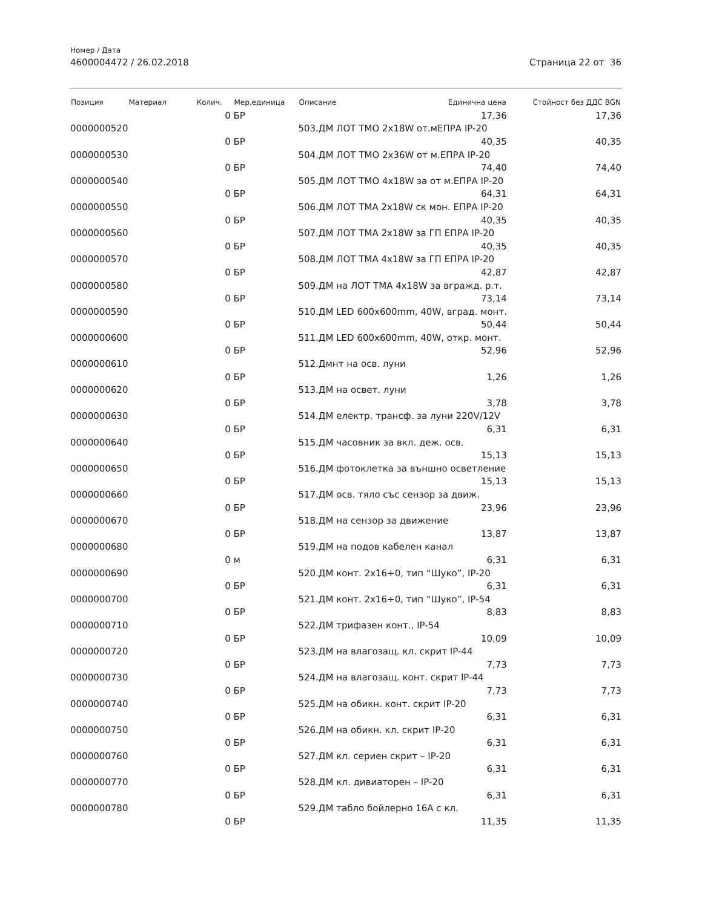Номер / Дата
4600004472 / 26.02.2018 Страница 22 от 36
| Позиция | Материал | Колич. | Мер.единица | Описание | Единична цена | Стойност без ДДС BGN |
| --- | --- | --- | --- | --- | --- | --- |
| | | 0 | БР | | 17,36 | 17,36 |
| 0000000520 | | | | 503.ДМ ЛОТ ТМО 2x18W от.мЕПРА IP-20 | | |
| | | 0 | БР | | 40,35 | 40,35 |
| 0000000530 | | | | 504.ДМ ЛОТ ТМО 2x36W от м.ЕПРА IP-20 | | |
| | | 0 | БР | | 74,40 | 74,40 |
| 0000000540 | | | | 505.ДМ ЛОТ ТМО 4x18W за от м.ЕПРА IP-20 | | |
| | | 0 | БР | | 64,31 | 64,31 |
| 0000000550 | | | | 506.ДМ ЛОТ ТМА 2x18W ск мон. ЕПРА IP-20 | | |
| | | 0 | БР | | 40,35 | 40,35 |
| 0000000560 | | | | 507.ДМ ЛОТ ТМА 2x18W за ГП ЕПРА IP-20 | | |
| | | 0 | БР | | 40,35 | 40,35 |
| 0000000570 | | | | 508.ДМ ЛОТ ТМА 4x18W за ГП ЕПРА IP-20 | | |
| | | 0 | БР | | 42,87 | 42,87 |
| 0000000580 | | | | 509.ДМ на ЛОТ ТМА 4x18W за вгражд. р.т. | | |
| | | 0 | БР | | 73,14 | 73,14 |
| 0000000590 | | | | 510.ДМ LED 600x600mm, 40W, вград. монт. | | |
| | | 0 | БР | | 50,44 | 50,44 |
| 0000000600 | | | | 511.ДМ LED 600x600mm, 40W, откр. монт. | | |
| | | 0 | БР | | 52,96 | 52,96 |
| 0000000610 | | | | 512.Дмнт на осв. луни | | |
| | | 0 | БР | | 1,26 | 1,26 |
| 0000000620 | | | | 513.ДМ на освет. луни | | |
| | | 0 | БР | | 3,78 | 3,78 |
| 0000000630 | | | | 514.ДМ електр. трансф. за луни 220V/12V | | |
| | | 0 | БР | | 6,31 | 6,31 |
| 0000000640 | | | | 515.ДМ часовник за вкл. деж. осв. | | |
| | | 0 | БР | | 15,13 | 15,13 |
| 0000000650 | | | | 516.ДМ фотоклетка за външно осветление | | |
| | | 0 | БР | | 15,13 | 15,13 |
| 0000000660 | | | | 517.ДМ осв. тяло със сензор за движ. | | |
| | | 0 | БР | | 23,96 | 23,96 |
| 0000000670 | | | | 518.ДМ на сензор за движение | | |
| | | 0 | БР | | 13,87 | 13,87 |
| 0000000680 | | | | 519.ДМ на подов кабелен канал | | |
| | | 0 | м | | 6,31 | 6,31 |
| 0000000690 | | | | 520.ДМ конт. 2x16+0, тип “Шуко”, IP-20 | | |
| | | 0 | БР | | 6,31 | 6,31 |
| 0000000700 | | | | 521.ДМ конт. 2x16+0, тип “Шуко”, IP-54 | | |
| | | 0 | БР | | 8,83 | 8,83 |
| 0000000710 | | | | 522.ДМ трифазен конт., IP-54 | | |
| | | 0 | БР | | 10,09 | 10,09 |
| 0000000720 | | | | 523.ДМ на влагозащ. кл. скрит IP-44 | | |
| | | 0 | БР | | 7,73 | 7,73 |
| 0000000730 | | | | 524.ДМ на влагозащ. конт. скрит IP-44 | | |
| | | 0 | БР | | 7,73 | 7,73 |
| 0000000740 | | | | 525.ДМ на обикн. конт. скрит IP-20 | | |
| | | 0 | БР | | 6,31 | 6,31 |
| 0000000750 | | | | 526.ДМ на обикн. кл. скрит IP-20 | | |
| | | 0 | БР | | 6,31 | 6,31 |
| 0000000760 | | | | 527.ДМ кл. сериен скрит – IP-20 | | |
| | | 0 | БР | | 6,31 | 6,31 |
| 0000000770 | | | | 528.ДМ кл. дивиаторен – IP-20 | | |
| | | 0 | БР | | 6,31 | 6,31 |
| 0000000780 | | | | 529.ДМ табло бойлерно 16А с кл. | | |
| | | 0 | БР | | 11,35 | 11,35 |